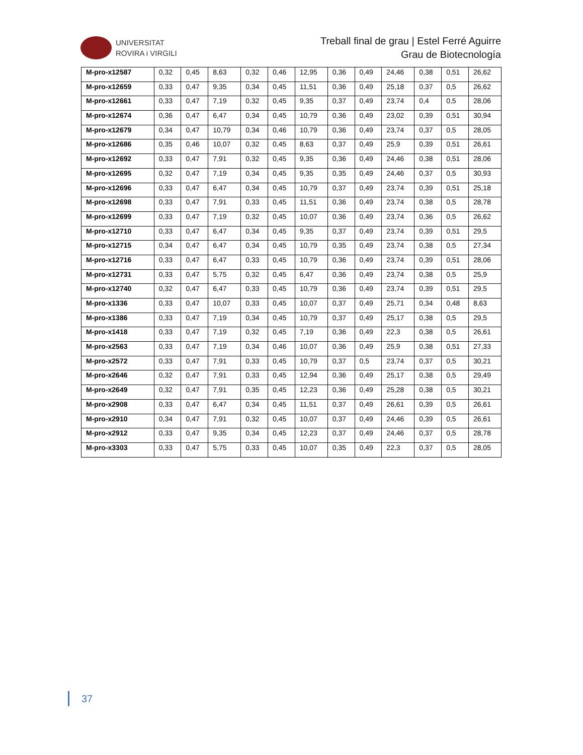UNIVERSITAT
ROVIRA i VIRGILI
Treball final de grau | Estel Ferré Aguirre
Grau de Biotecnología
| M-pro-x12587 | 0,32 | 0,45 | 8,63 | 0,32 | 0,46 | 12,95 | 0,36 | 0,49 | 24,46 | 0,38 | 0,51 | 26,62 |
| M-pro-x12659 | 0,33 | 0,47 | 9,35 | 0,34 | 0,45 | 11,51 | 0,36 | 0,49 | 25,18 | 0,37 | 0,5 | 26,62 |
| M-pro-x12661 | 0,33 | 0,47 | 7,19 | 0,32 | 0,45 | 9,35 | 0,37 | 0,49 | 23,74 | 0,4 | 0,5 | 28,06 |
| M-pro-x12674 | 0,36 | 0,47 | 6,47 | 0,34 | 0,45 | 10,79 | 0,36 | 0,49 | 23,02 | 0,39 | 0,51 | 30,94 |
| M-pro-x12679 | 0,34 | 0,47 | 10,79 | 0,34 | 0,46 | 10,79 | 0,36 | 0,49 | 23,74 | 0,37 | 0,5 | 28,05 |
| M-pro-x12686 | 0,35 | 0,46 | 10,07 | 0,32 | 0,45 | 8,63 | 0,37 | 0,49 | 25,9 | 0,39 | 0,51 | 26,61 |
| M-pro-x12692 | 0,33 | 0,47 | 7,91 | 0,32 | 0,45 | 9,35 | 0,36 | 0,49 | 24,46 | 0,38 | 0,51 | 28,06 |
| M-pro-x12695 | 0,32 | 0,47 | 7,19 | 0,34 | 0,45 | 9,35 | 0,35 | 0,49 | 24,46 | 0,37 | 0,5 | 30,93 |
| M-pro-x12696 | 0,33 | 0,47 | 6,47 | 0,34 | 0,45 | 10,79 | 0,37 | 0,49 | 23,74 | 0,39 | 0,51 | 25,18 |
| M-pro-x12698 | 0,33 | 0,47 | 7,91 | 0,33 | 0,45 | 11,51 | 0,36 | 0,49 | 23,74 | 0,38 | 0,5 | 28,78 |
| M-pro-x12699 | 0,33 | 0,47 | 7,19 | 0,32 | 0,45 | 10,07 | 0,36 | 0,49 | 23,74 | 0,36 | 0,5 | 26,62 |
| M-pro-x12710 | 0,33 | 0,47 | 6,47 | 0,34 | 0,45 | 9,35 | 0,37 | 0,49 | 23,74 | 0,39 | 0,51 | 29,5 |
| M-pro-x12715 | 0,34 | 0,47 | 6,47 | 0,34 | 0,45 | 10,79 | 0,35 | 0,49 | 23,74 | 0,38 | 0,5 | 27,34 |
| M-pro-x12716 | 0,33 | 0,47 | 6,47 | 0,33 | 0,45 | 10,79 | 0,36 | 0,49 | 23,74 | 0,39 | 0,51 | 28,06 |
| M-pro-x12731 | 0,33 | 0,47 | 5,75 | 0,32 | 0,45 | 6,47 | 0,36 | 0,49 | 23,74 | 0,38 | 0,5 | 25,9 |
| M-pro-x12740 | 0,32 | 0,47 | 6,47 | 0,33 | 0,45 | 10,79 | 0,36 | 0,49 | 23,74 | 0,39 | 0,51 | 29,5 |
| M-pro-x1336 | 0,33 | 0,47 | 10,07 | 0,33 | 0,45 | 10,07 | 0,37 | 0,49 | 25,71 | 0,34 | 0,48 | 8,63 |
| M-pro-x1386 | 0,33 | 0,47 | 7,19 | 0,34 | 0,45 | 10,79 | 0,37 | 0,49 | 25,17 | 0,38 | 0,5 | 29,5 |
| M-pro-x1418 | 0,33 | 0,47 | 7,19 | 0,32 | 0,45 | 7,19 | 0,36 | 0,49 | 22,3 | 0,38 | 0,5 | 26,61 |
| M-pro-x2563 | 0,33 | 0,47 | 7,19 | 0,34 | 0,46 | 10,07 | 0,36 | 0,49 | 25,9 | 0,38 | 0,51 | 27,33 |
| M-pro-x2572 | 0,33 | 0,47 | 7,91 | 0,33 | 0,45 | 10,79 | 0,37 | 0,5 | 23,74 | 0,37 | 0,5 | 30,21 |
| M-pro-x2646 | 0,32 | 0,47 | 7,91 | 0,33 | 0,45 | 12,94 | 0,36 | 0,49 | 25,17 | 0,38 | 0,5 | 29,49 |
| M-pro-x2649 | 0,32 | 0,47 | 7,91 | 0,35 | 0,45 | 12,23 | 0,36 | 0,49 | 25,28 | 0,38 | 0,5 | 30,21 |
| M-pro-x2908 | 0,33 | 0,47 | 6,47 | 0,34 | 0,45 | 11,51 | 0,37 | 0,49 | 26,61 | 0,39 | 0,5 | 26,61 |
| M-pro-x2910 | 0,34 | 0,47 | 7,91 | 0,32 | 0,45 | 10,07 | 0,37 | 0,49 | 24,46 | 0,39 | 0,5 | 26,61 |
| M-pro-x2912 | 0,33 | 0,47 | 9,35 | 0,34 | 0,45 | 12,23 | 0,37 | 0,49 | 24,46 | 0,37 | 0,5 | 28,78 |
| M-pro-x3303 | 0,33 | 0,47 | 5,75 | 0,33 | 0,45 | 10,07 | 0,35 | 0,49 | 22,3 | 0,37 | 0,5 | 28,05 |
37